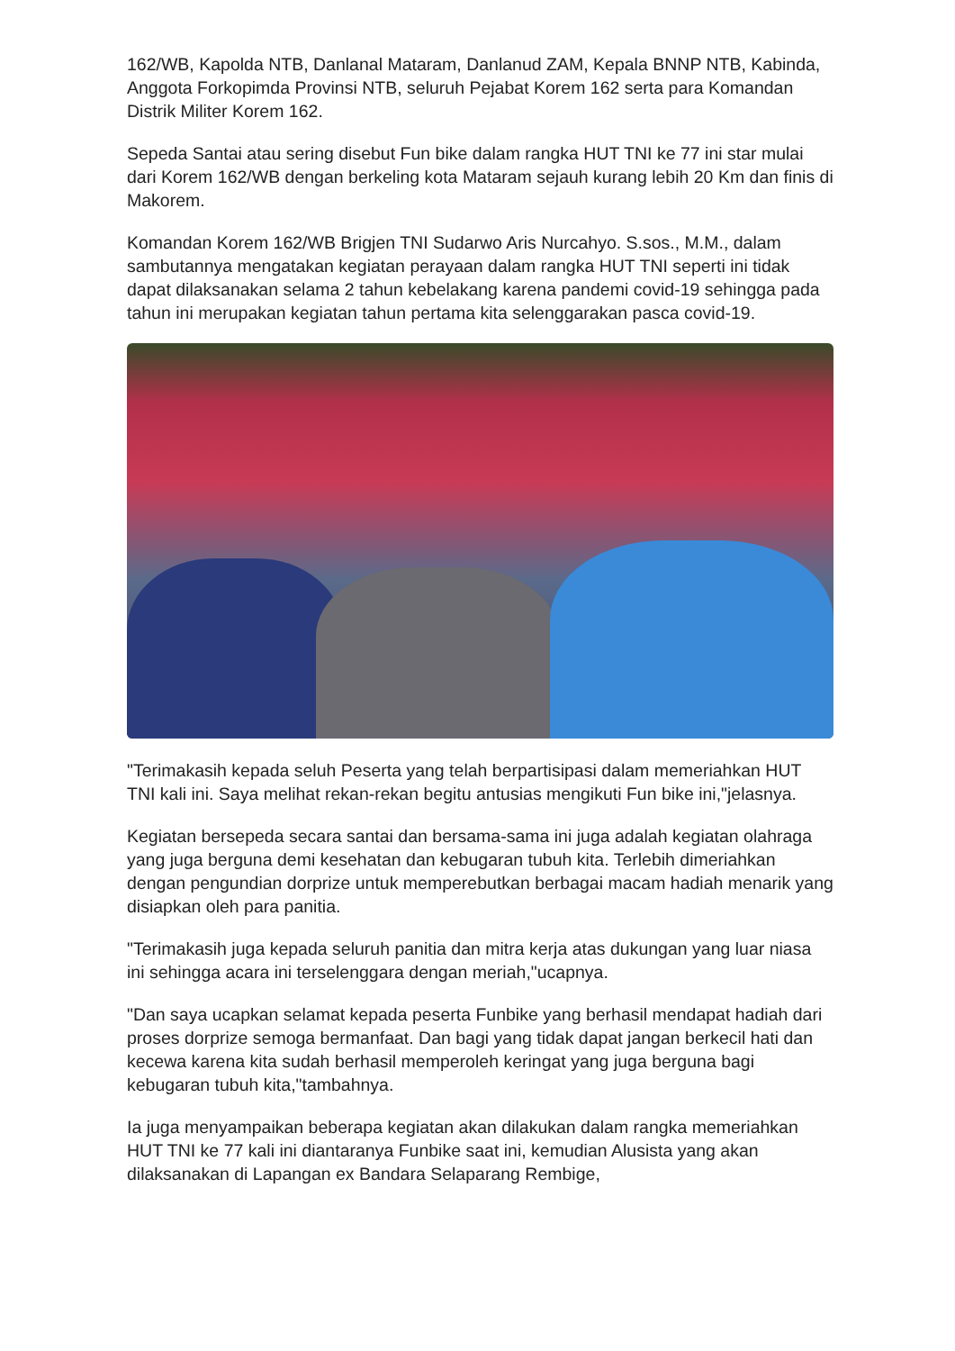162/WB, Kapolda NTB, Danlanal Mataram, Danlanud ZAM, Kepala BNNP NTB, Kabinda, Anggota Forkopimda Provinsi NTB, seluruh Pejabat Korem 162 serta para Komandan Distrik Militer Korem 162.
Sepeda Santai atau sering disebut Fun bike dalam rangka HUT TNI ke 77 ini star mulai dari Korem 162/WB dengan berkeling kota Mataram sejauh kurang lebih 20 Km dan finis di Makorem.
Komandan Korem 162/WB Brigjen TNI Sudarwo Aris Nurcahyo. S.sos., M.M., dalam sambutannya mengatakan kegiatan perayaan dalam rangka HUT TNI seperti ini tidak dapat dilaksanakan selama 2 tahun kebelakang karena pandemi covid-19 sehingga pada tahun ini merupakan kegiatan tahun pertama kita selenggarakan pasca covid-19.
"Terimakasih kepada seluh Peserta yang telah berpartisipasi dalam memeriahkan HUT TNI kali ini. Saya melihat rekan-rekan begitu antusias mengikuti Fun bike ini,"jelasnya.
Kegiatan bersepeda secara santai dan bersama-sama ini juga adalah kegiatan olahraga yang juga berguna demi kesehatan dan kebugaran tubuh kita. Terlebih dimeriahkan dengan pengundian dorprize untuk memperebutkan berbagai macam hadiah menarik yang disiapkan oleh para panitia.
"Terimakasih juga kepada seluruh panitia dan mitra kerja atas dukungan yang luar niasa ini sehingga acara ini terselenggara dengan meriah,"ucapnya.
"Dan saya ucapkan selamat kepada peserta Funbike yang berhasil mendapat hadiah dari proses dorprize semoga bermanfaat. Dan bagi yang tidak dapat jangan berkecil hati dan kecewa karena kita sudah berhasil memperoleh keringat yang juga berguna bagi kebugaran tubuh kita,"tambahnya.
Ia juga menyampaikan beberapa kegiatan akan dilakukan dalam rangka memeriahkan HUT TNI ke 77 kali ini diantaranya Funbike saat ini, kemudian Alusista yang akan dilaksanakan di Lapangan ex Bandara Selaparang Rembige,